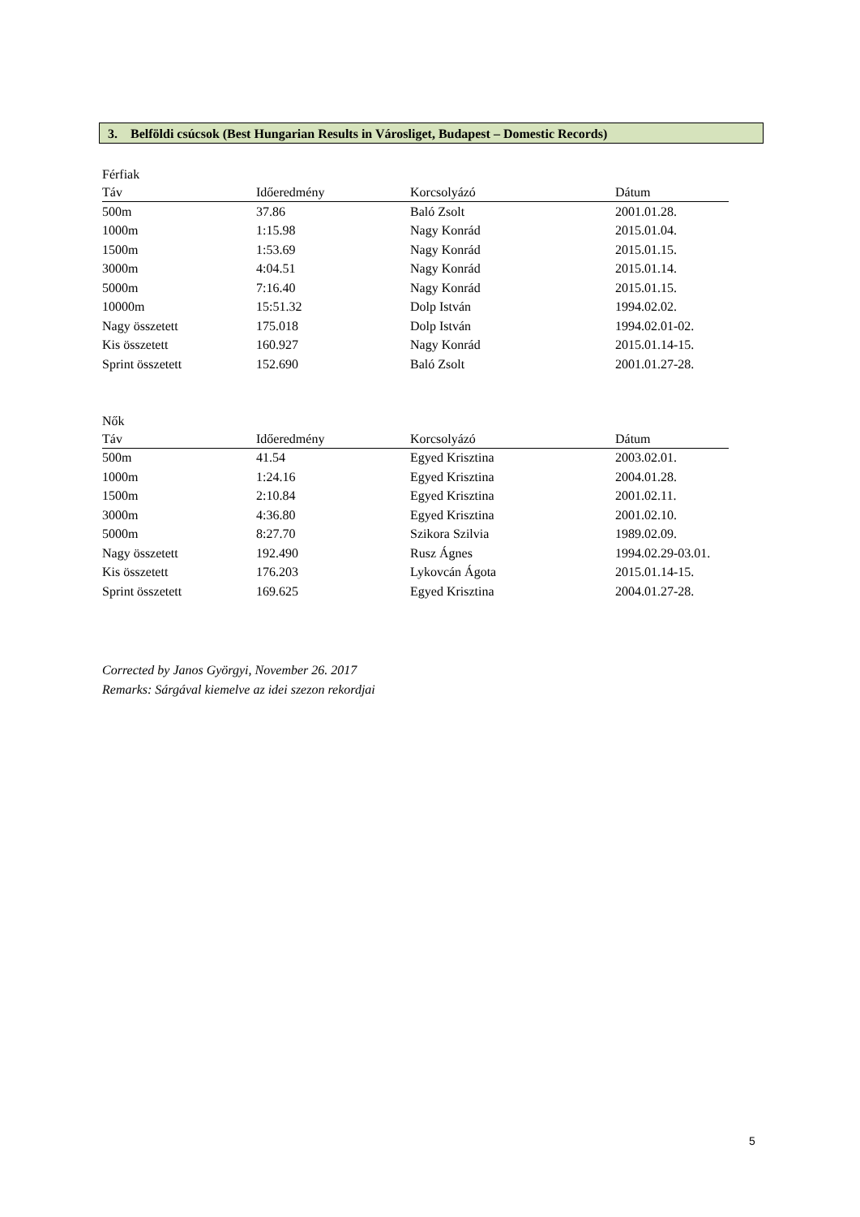3. Belföldi csúcsok (Best Hungarian Results in Városliget, Budapest – Domestic Records)
Férfiak
| Táv | Időeredmény | Korcsolyázó | Dátum |
| --- | --- | --- | --- |
| 500m | 37.86 | Baló Zsolt | 2001.01.28. |
| 1000m | 1:15.98 | Nagy Konrád | 2015.01.04. |
| 1500m | 1:53.69 | Nagy Konrád | 2015.01.15. |
| 3000m | 4:04.51 | Nagy Konrád | 2015.01.14. |
| 5000m | 7:16.40 | Nagy Konrád | 2015.01.15. |
| 10000m | 15:51.32 | Dolp István | 1994.02.02. |
| Nagy összetett | 175.018 | Dolp István | 1994.02.01-02. |
| Kis összetett | 160.927 | Nagy Konrád | 2015.01.14-15. |
| Sprint összetett | 152.690 | Baló Zsolt | 2001.01.27-28. |
Nők
| Táv | Időeredmény | Korcsolyázó | Dátum |
| --- | --- | --- | --- |
| 500m | 41.54 | Egyed Krisztina | 2003.02.01. |
| 1000m | 1:24.16 | Egyed Krisztina | 2004.01.28. |
| 1500m | 2:10.84 | Egyed Krisztina | 2001.02.11. |
| 3000m | 4:36.80 | Egyed Krisztina | 2001.02.10. |
| 5000m | 8:27.70 | Szikora Szilvia | 1989.02.09. |
| Nagy összetett | 192.490 | Rusz Ágnes | 1994.02.29-03.01. |
| Kis összetett | 176.203 | Lykovcán Ágota | 2015.01.14-15. |
| Sprint összetett | 169.625 | Egyed Krisztina | 2004.01.27-28. |
Corrected by Janos Györgyi, November 26. 2017
Remarks: Sárgával kiemelve az idei szezon rekordjai
5